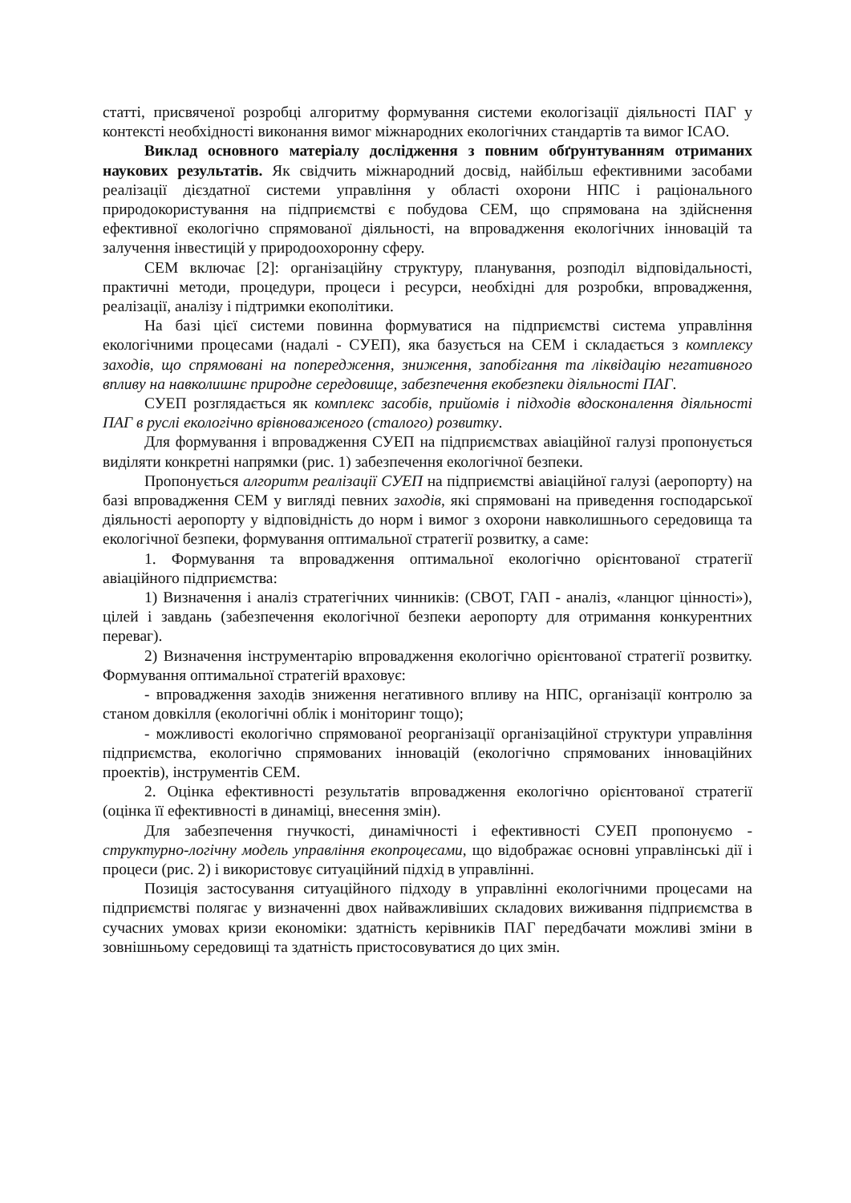статті, присвяченої розробці алгоритму формування системи екологізації діяльності ПАГ у контексті необхідності виконання вимог міжнародних екологічних стандартів та вимог ICAO.
Виклад основного матеріалу дослідження з повним обґрунтуванням отриманих наукових результатів. Як свідчить міжнародний досвід, найбільш ефективними засобами реалізації дієздатної системи управління у області охорони НПС і раціонального природокористування на підприємстві є побудова СЕМ, що спрямована на здійснення ефективної екологічно спрямованої діяльності, на впровадження екологічних інновацій та залучення інвестицій у природоохоронну сферу.
СЕМ включає [2]: організаційну структуру, планування, розподіл відповідальності, практичні методи, процедури, процеси і ресурси, необхідні для розробки, впровадження, реалізації, аналізу і підтримки екополітики.
На базі цієї системи повинна формуватися на підприємстві система управління екологічними процесами (надалі - СУЕП), яка базується на СЕМ і складається з комплексу заходів, що спрямовані на попередження, зниження, запобігання та ліквідацію негативного впливу на навколишнє природне середовище, забезпечення екобезпеки діяльності ПАГ.
СУЕП розглядається як комплекс засобів, прийомів і підходів вдосконалення діяльності ПАГ в руслі екологічно врівноваженого (сталого) розвитку.
Для формування і впровадження СУЕП на підприємствах авіаційної галузі пропонується виділяти конкретні напрямки (рис. 1) забезпечення екологічної безпеки.
Пропонується алгоритм реалізації СУЕП на підприємстві авіаційної галузі (аеропорту) на базі впровадження СЕМ у вигляді певних заходів, які спрямовані на приведення господарської діяльності аеропорту у відповідність до норм і вимог з охорони навколишнього середовища та екологічної безпеки, формування оптимальної стратегії розвитку, а саме:
1. Формування та впровадження оптимальної екологічно орієнтованої стратегії авіаційного підприємства:
1) Визначення і аналіз стратегічних чинників: (СВОТ, ГАП - аналіз, «ланцюг цінності»), цілей і завдань (забезпечення екологічної безпеки аеропорту для отримання конкурентних переваг).
2) Визначення інструментарію впровадження екологічно орієнтованої стратегії розвитку. Формування оптимальної стратегій враховує:
- впровадження заходів зниження негативного впливу на НПС, організації контролю за станом довкілля (екологічні облік і моніторинг тощо);
- можливості екологічно спрямованої реорганізації організаційної структури управління підприємства, екологічно спрямованих інновацій (екологічно спрямованих інноваційних проектів), інструментів СЕМ.
2. Оцінка ефективності результатів впровадження екологічно орієнтованої стратегії (оцінка її ефективності в динаміці, внесення змін).
Для забезпечення гнучкості, динамічності і ефективності СУЕП пропонуємо - структурно-логічну модель управління екопроцесами, що відображає основні управлінські дії і процеси (рис. 2) і використовує ситуаційний підхід в управлінні.
Позиція застосування ситуаційного підходу в управлінні екологічними процесами на підприємстві полягає у визначенні двох найважливіших складових виживання підприємства в сучасних умовах кризи економіки: здатність керівників ПАГ передбачати можливі зміни в зовнішньому середовищі та здатність пристосовуватися до цих змін.